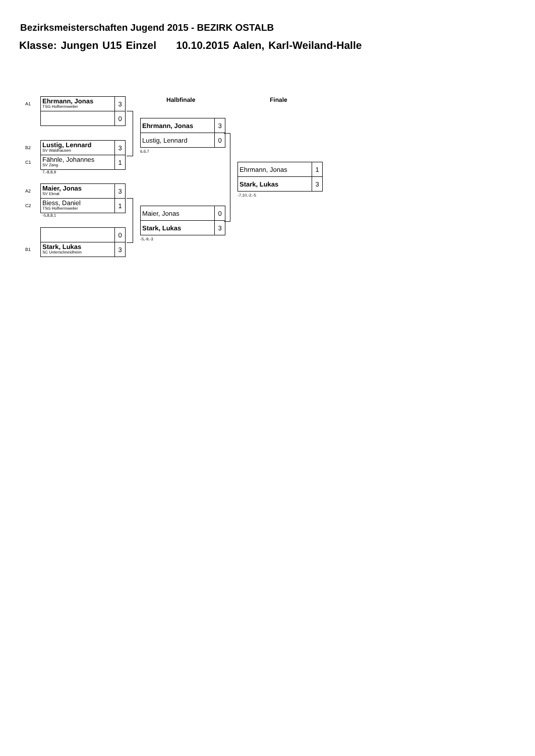Bezirksmeisterschaften Jugend 2015 - BEZIRK OSTALB
Klasse: Jungen U15 Einzel 10.10.2015 Aalen, Karl-Weiland-Halle
Halbfinale Finale
| A1 | Ehrmann, Jonas TSG Hofherrnweiler | 3 |
| | | 0 |
| B2 | Lustig, Lennard SV Waldhausen | 3 |
| C1 | Fähnle, Johannes SV Zang | 1 |
7,-8,8,9
| A2 | Maier, Jonas SV Ebnat | 3 |
| C2 | Biess, Daniel TSG Hofherrnweiler | 1 |
-5,8,8,1
| | | 0 |
| B1 | Stark, Lukas SC Unterschneidheim | 3 |
| Ehrmann, Jonas | 3 |
| Lustig, Lennard | 0 |
6,6,7
| Maier, Jonas | 0 |
| Stark, Lukas | 3 |
-5,-9,-3
| Ehrmann, Jonas | 1 |
| Stark, Lukas | 3 |
-7,10,-2,-5